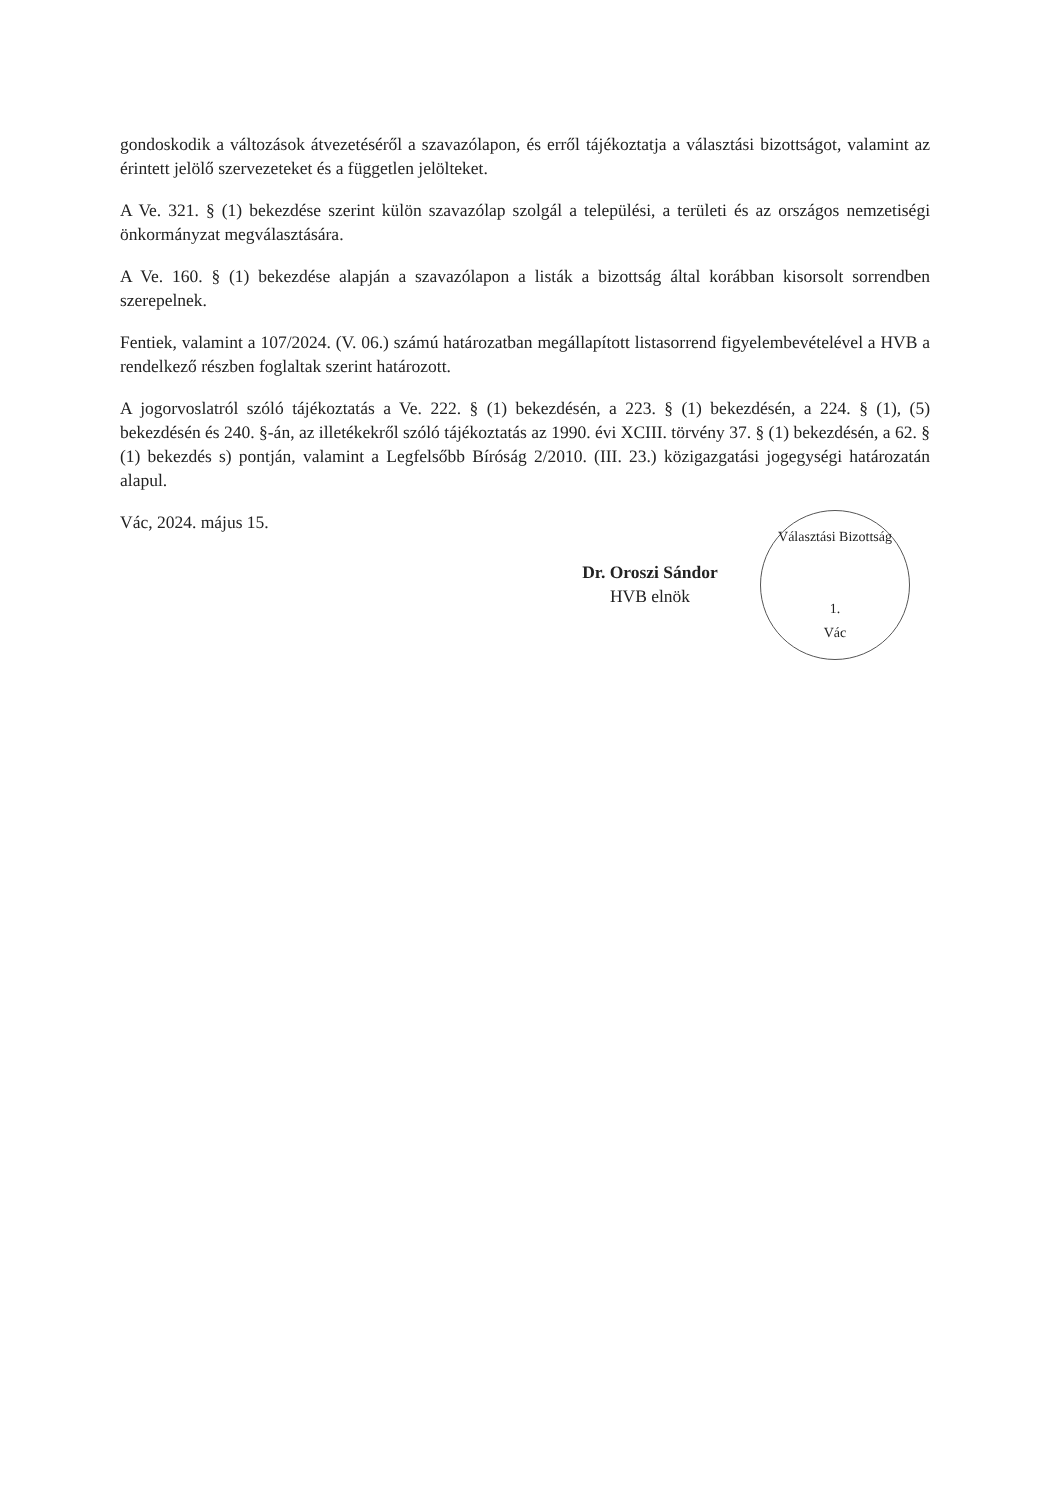gondoskodik a változások átvezetéséről a szavazólapon, és erről tájékoztatja a választási bizottságot, valamint az érintett jelölő szervezeteket és a független jelölteket.
A Ve. 321. § (1) bekezdése szerint külön szavazólap szolgál a települési, a területi és az országos nemzetiségi önkormányzat megválasztására.
A Ve. 160. § (1) bekezdése alapján a szavazólapon a listák a bizottság által korábban kisorsolt sorrendben szerepelnek.
Fentiek, valamint a 107/2024. (V. 06.) számú határozatban megállapított listasorrend figyelembevételével a HVB a rendelkező részben foglaltak szerint határozott.
A jogorvoslatról szóló tájékoztatás a Ve. 222. § (1) bekezdésén, a 223. § (1) bekezdésén, a 224. § (1), (5) bekezdésén és 240. §-án, az illetékekről szóló tájékoztatás az 1990. évi XCIII. törvény 37. § (1) bekezdésén, a 62. § (1) bekezdés s) pontján, valamint a Legfelsőbb Bíróság 2/2010. (III. 23.) közigazgatási jogegységi határozatán alapul.
Vác, 2024. május 15.
Dr. Oroszi Sándor
HVB elnök
Választási Bizottság
1.
Vác